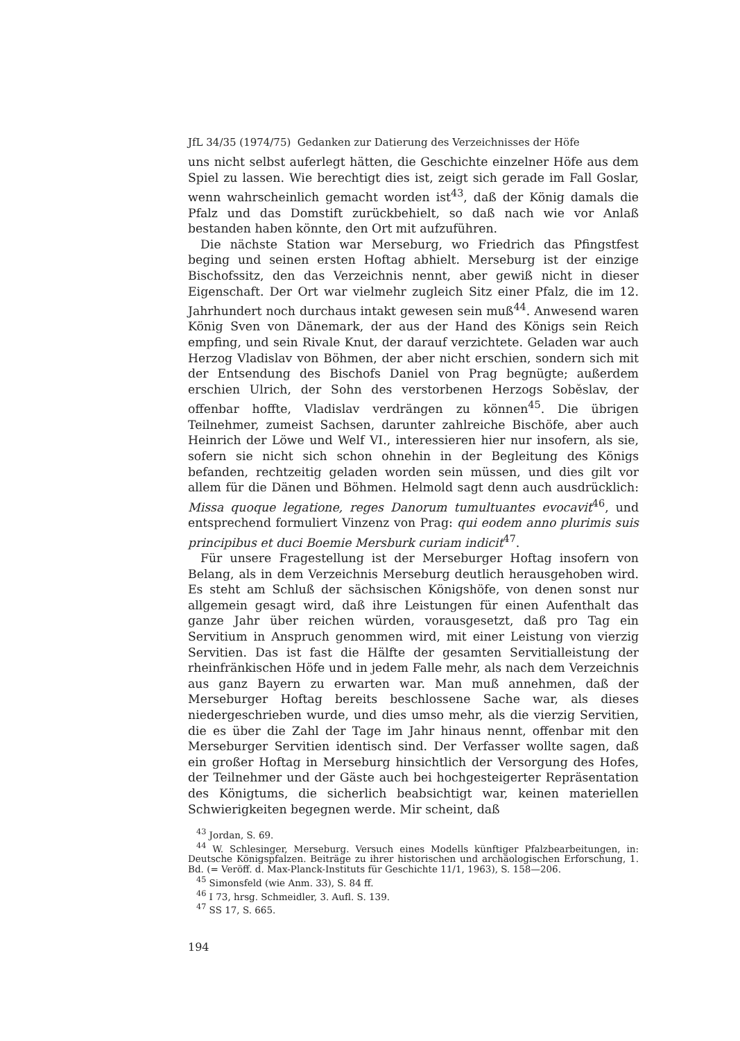JfL 34/35 (1974/75) Gedanken zur Datierung des Verzeichnisses der Höfe
uns nicht selbst auferlegt hätten, die Geschichte einzelner Höfe aus dem Spiel zu lassen. Wie berechtigt dies ist, zeigt sich gerade im Fall Goslar, wenn wahrscheinlich gemacht worden ist<sup>43</sup>, daß der König damals die Pfalz und das Domstift zurückbehielt, so daß nach wie vor Anlaß bestanden haben könnte, den Ort mit aufzuführen.
Die nächste Station war Merseburg, wo Friedrich das Pfingstfest beging und seinen ersten Hoftag abhielt. Merseburg ist der einzige Bischofssitz, den das Verzeichnis nennt, aber gewiß nicht in dieser Eigenschaft. Der Ort war vielmehr zugleich Sitz einer Pfalz, die im 12. Jahrhundert noch durchaus intakt gewesen sein muß<sup>44</sup>. Anwesend waren König Sven von Dänemark, der aus der Hand des Königs sein Reich empfing, und sein Rivale Knut, der darauf verzichtete. Geladen war auch Herzog Vladislav von Böhmen, der aber nicht erschien, sondern sich mit der Entsendung des Bischofs Daniel von Prag begnügte; außerdem erschien Ulrich, der Sohn des verstorbenen Herzogs Soběslav, der offenbar hoffte, Vladislav verdrängen zu können<sup>45</sup>. Die übrigen Teilnehmer, zumeist Sachsen, darunter zahlreiche Bischöfe, aber auch Heinrich der Löwe und Welf VI., interessieren hier nur insofern, als sie, sofern sie nicht sich schon ohnehin in der Begleitung des Königs befanden, rechtzeitig geladen worden sein müssen, und dies gilt vor allem für die Dänen und Böhmen. Helmold sagt denn auch ausdrücklich: Missa quoque legatione, reges Danorum tumultuantes evocavit<sup>46</sup>, und entsprechend formuliert Vinzenz von Prag: qui eodem anno plurimis suis principibus et duci Boemie Mersburk curiam indicit<sup>47</sup>.
Für unsere Fragestellung ist der Merseburger Hoftag insofern von Belang, als in dem Verzeichnis Merseburg deutlich herausgehoben wird. Es steht am Schluß der sächsischen Königshöfe, von denen sonst nur allgemein gesagt wird, daß ihre Leistungen für einen Aufenthalt das ganze Jahr über reichen würden, vorausgesetzt, daß pro Tag ein Servitium in Anspruch genommen wird, mit einer Leistung von vierzig Servitien. Das ist fast die Hälfte der gesamten Servitialleistung der rheinfränkischen Höfe und in jedem Falle mehr, als nach dem Verzeichnis aus ganz Bayern zu erwarten war. Man muß annehmen, daß der Merseburger Hoftag bereits beschlossene Sache war, als dieses niedergeschrieben wurde, und dies umso mehr, als die vierzig Servitien, die es über die Zahl der Tage im Jahr hinaus nennt, offenbar mit den Merseburger Servitien identisch sind. Der Verfasser wollte sagen, daß ein großer Hoftag in Merseburg hinsichtlich der Versorgung des Hofes, der Teilnehmer und der Gäste auch bei hochgesteigerter Repräsentation des Königtums, die sicherlich beabsichtigt war, keinen materiellen Schwierigkeiten begegnen werde. Mir scheint, daß
<sup>43</sup> Jordan, S. 69.
<sup>44</sup> W. Schlesinger, Merseburg. Versuch eines Modells künftiger Pfalzbearbeitungen, in: Deutsche Königspfalzen. Beiträge zu ihrer historischen und archäologischen Erforschung, 1. Bd. (= Veröff. d. Max-Planck-Instituts für Geschichte 11/1, 1963), S. 158—206.
<sup>45</sup> Simonsfeld (wie Anm. 33), S. 84 ff.
<sup>46</sup> I 73, hrsg. Schmeidler, 3. Aufl. S. 139.
<sup>47</sup> SS 17, S. 665.
194